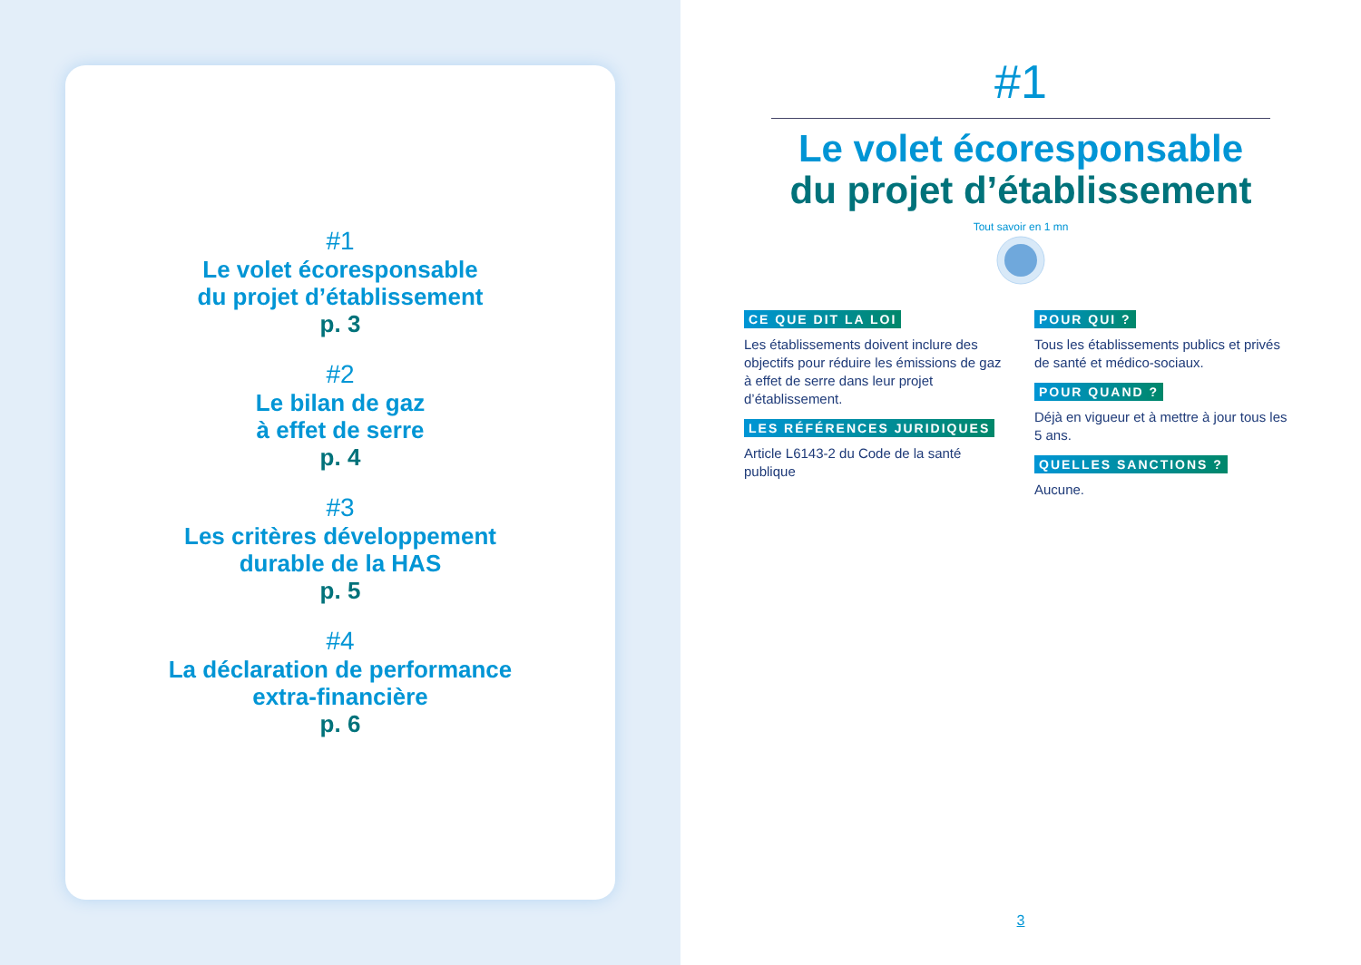#1
Le volet écoresponsable
du projet d’établissement
p. 3
#2
Le bilan de gaz
à effet de serre
p. 4
#3
Les critères développement
durable de la HAS
p. 5
#4
La déclaration de performance
extra-financière
p. 6
#1
Le volet écoresponsable
du projet d’établissement
Tout savoir en 1 mn
CE QUE DIT LA LOI
Les établissements doivent inclure des objectifs pour réduire les émissions de gaz à effet de serre dans leur projet d’établissement.
LES RÉFÉRENCES JURIDIQUES
Article L6143-2 du Code de la santé publique
POUR QUI ?
Tous les établissements publics et privés de santé et médico-sociaux.
POUR QUAND ?
Déjà en vigueur et à mettre à jour tous les 5 ans.
QUELLES SANCTIONS ?
Aucune.
3